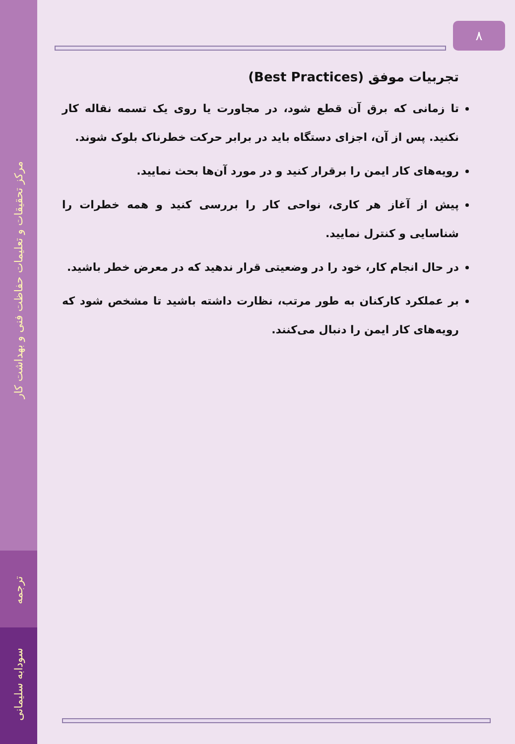مرکز تحقیقات و تعلیمات حفاظت فنی و بهداشت کار
ترجمه
سودابه سلیمانی
۸
تجربیات موفق (Best Practices)
تا زمانی که برق آن قطع شود، در مجاورت یا روی یک تسمه نقاله کار نکنید. پس از آن، اجزای دستگاه باید در برابر حرکت خطرناک بلوک شوند.
رویه‌های کار ایمن را برقرار کنید و در مورد آن‌ها بحث نمایید.
پیش از آغاز هر کاری، نواحی کار را بررسی کنید و همه خطرات را شناسایی و کنترل نمایید.
در حال انجام کار، خود را در وضعیتی قرار ندهید که در معرض خطر باشید.
بر عملکرد کارکنان به طور مرتب، نظارت داشته باشید تا مشخص شود که رویه‌های کار ایمن را دنبال می‌کنند.